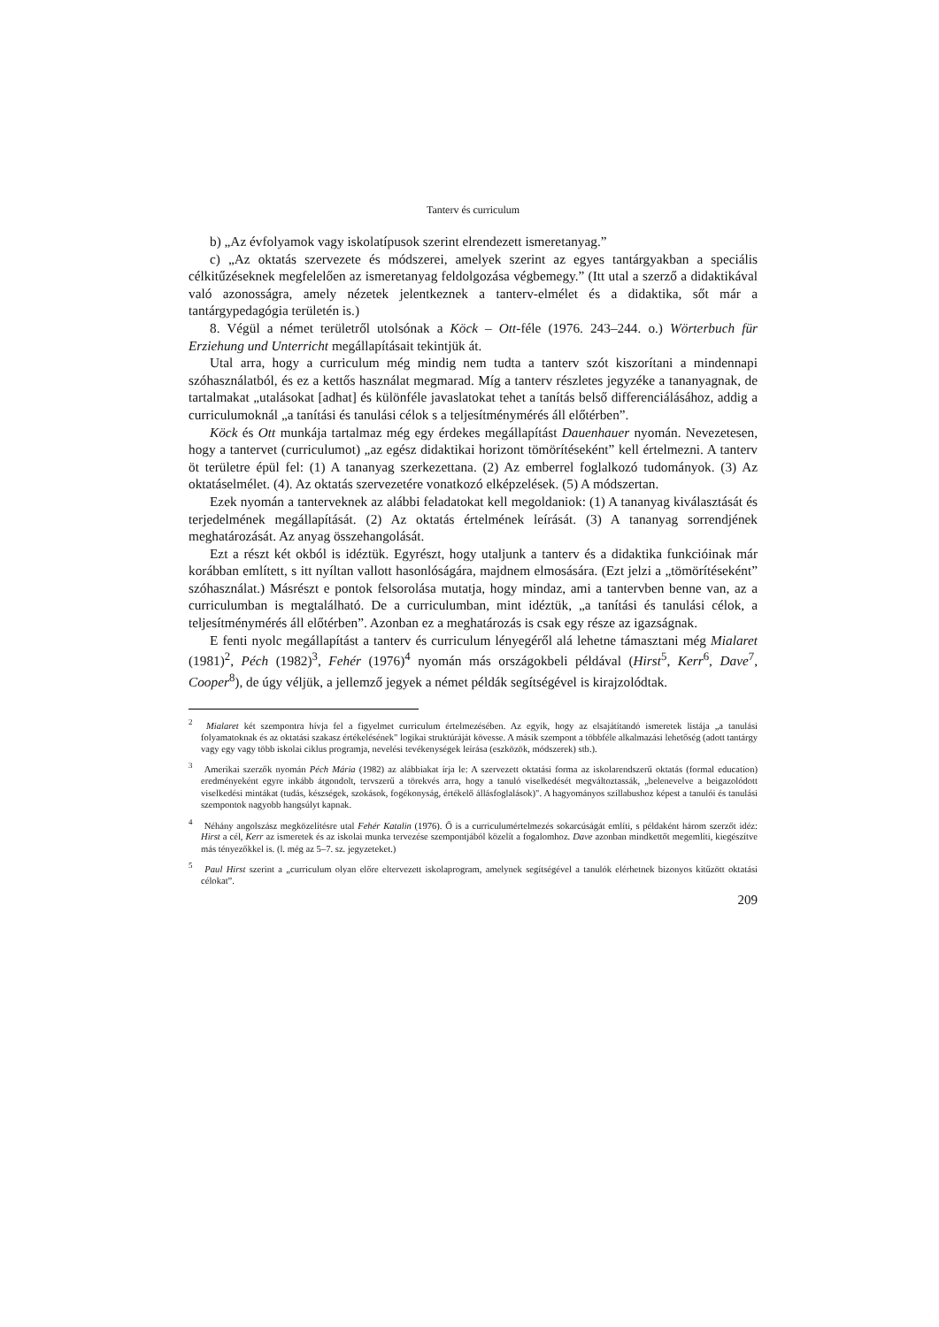Tanterv és curriculum
b) „Az évfolyamok vagy iskolatípusok szerint elrendezett ismeretanyag.”
c) „Az oktatás szervezete és módszerei, amelyek szerint az egyes tantárgyakban a speciális célkitűzéseknek megfelelően az ismeretanyag feldolgozása végbemegy.” (Itt utal a szerző a didaktikával való azonosságra, amely nézetek jelentkeznek a tanterv-elmélet és a didaktika, sőt már a tantárgypedagógia területén is.)
8. Végül a német területről utolsónak a Köck – Ott-féle (1976. 243–244. o.) Wörterbuch für Erziehung und Unterricht megállapításait tekintjük át.
Utal arra, hogy a curriculum még mindig nem tudta a tanterv szót kiszorítani a mindennapi szóhasználatból, és ez a kettős használat megmarad. Míg a tanterv részletes jegyzéke a tananyagnak, de tartalmakat „utalásokat [adhat] és különféle javaslatokat tehet a tanítás belső differenciálásához, addig a curriculumoknál „a tanítási és tanulási célok s a teljesítménymérés áll előtérben”.
Köck és Ott munkája tartalmaz még egy érdekes megállapítást Dauenhauer nyomán. Nevezetesen, hogy a tantervet (curriculumot) „az egész didaktikai horizont tömörítéseként” kell értelmezni. A tanterv öt területre épül fel: (1) A tananyag szerkezettana. (2) Az emberrel foglalkozó tudományok. (3) Az oktatáselmélet. (4). Az oktatás szervezetére vonatkozó elképzelések. (5) A módszertan.
Ezek nyomán a tanterveknek az alábbi feladatokat kell megoldaniok: (1) A tananyag kiválasztását és terjedelmének megállapítását. (2) Az oktatás értelmének leírását. (3) A tananyag sorrendjének meghatározását. Az anyag összehangolását.
Ezt a részt két okból is idéztük. Egyrészt, hogy utaljunk a tanterv és a didaktika funkcióinak már korábban említett, s itt nyíltan vallott hasonlóságára, majdnem elmosására. (Ezt jelzi a „tömörítéseként” szóhasználat.) Másrészt e pontok felsorolása mutatja, hogy mindaz, ami a tantervben benne van, az a curriculumban is megtalálható. De a curriculumban, mint idéztük, „a tanítási és tanulási célok, a teljesítménymérés áll előtérben”. Azonban ez a meghatározás is csak egy része az igazságnak.
E fenti nyolc megállapítást a tanterv és curriculum lényegéről alá lehetne támasztani még Mialaret (1981)<sup>2</sup>, Péch (1982)<sup>3</sup>, Fehér (1976)<sup>4</sup> nyomán más országokbeli példával (Hirst<sup>5</sup>, Kerr<sup>6</sup>, Dave<sup>7</sup>, Cooper<sup>8</sup>), de úgy véljük, a jellemző jegyek a német példák segítségével is kirajzolódtak.
<sup>2</sup> Mialaret két szempontra hívja fel a figyelmet curriculum értelmezésében. Az egyik, hogy az elsajátítandó ismeretek listája „a tanulási folyamatoknak és az oktatási szakasz értékelésének" logikai struktúráját kövesse. A másik szempont a többféle alkalmazási lehetőség (adott tantárgy vagy egy vagy több iskolai ciklus programja, nevelési tevékenységek leírása (eszközök, módszerek) stb.).
<sup>3</sup> Amerikai szerzők nyomán Péch Mária (1982) az alábbiakat írja le: A szervezett oktatási forma az iskolarendszerű oktatás (formal education) eredményeként egyre inkább átgondolt, tervszerű a törekvés arra, hogy a tanuló viselkedését megváltoztassák, „belenevelve a beigazolódott viselkedési mintákat (tudás, készségek, szokások, fogékonyság, értékelő állásfoglalások)". A hagyományos szillabushoz képest a tanulói és tanulási szempontok nagyobb hangsúlyt kapnak.
<sup>4</sup> Néhány angolszász megközelítésre utal Fehér Katalin (1976). Ő is a curriculumértelmezés sokarcúságát említi, s példaként három szerzőt idéz: Hirst a cél, Kerr az ismeretek és az iskolai munka tervezése szempontjából közelít a fogalomhoz. Dave azonban mindkettőt megemlíti, kiegészítve más tényezőkkel is. (l. még az 5–7. sz. jegyzeteket.)
<sup>5</sup> Paul Hirst szerint a „curriculum olyan előre eltervezett iskolaprogram, amelynek segítségével a tanulók elérhetnek bizonyos kitűzött oktatási célokat”.
209